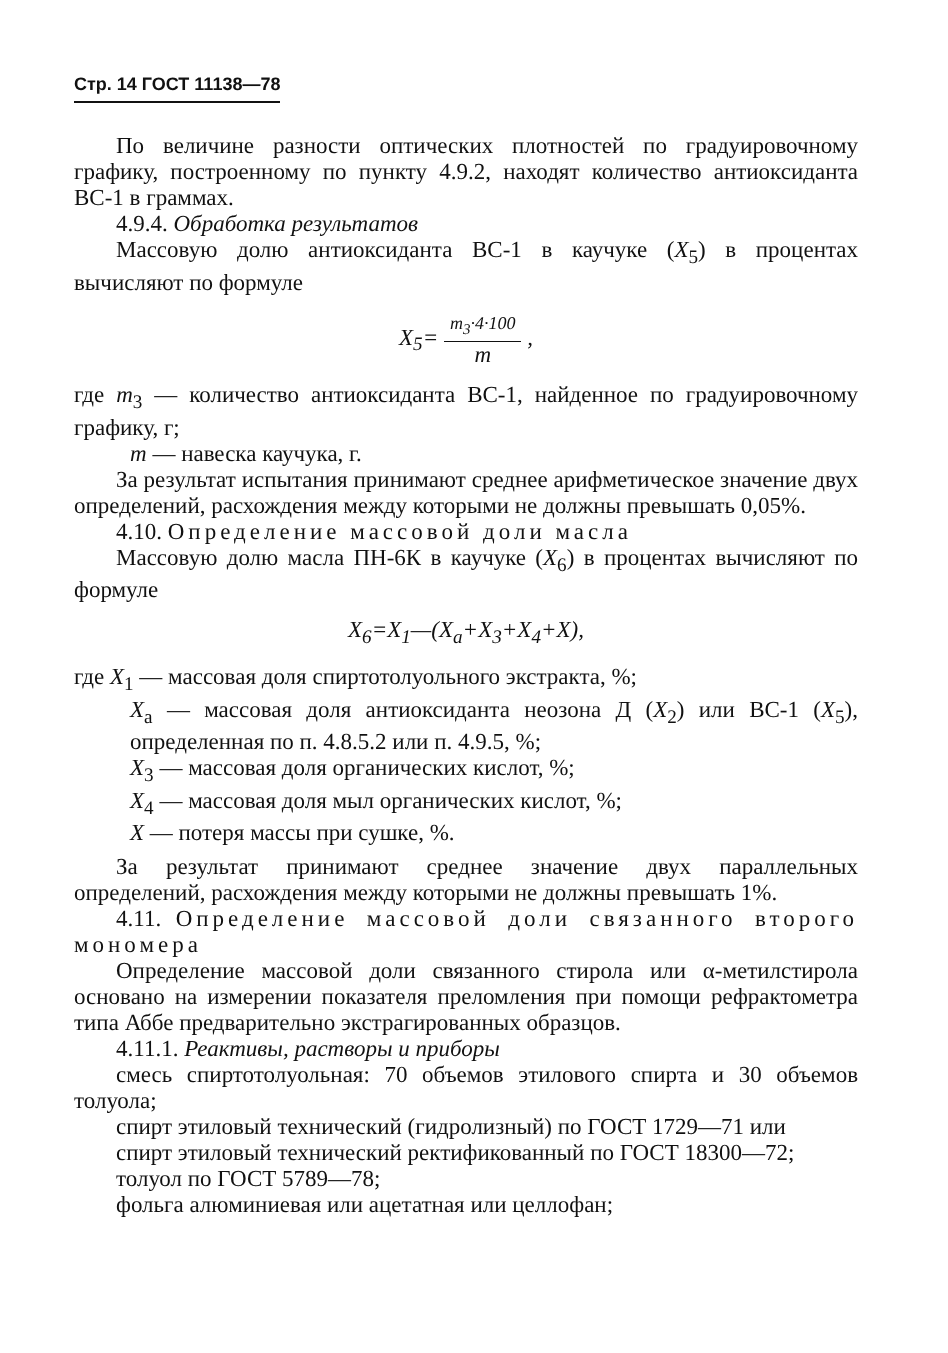Стр. 14 ГОСТ 11138—78
По величине разности оптических плотностей по градуировочному графику, построенному по пункту 4.9.2, находят количество антиоксиданта ВС-1 в граммах.
4.9.4. Обработка результатов
Массовую долю антиоксиданта ВС-1 в каучуке (X<sub>5</sub>) в процентах вычисляют по формуле
X<sub>5</sub>= m<sub>3</sub>·4·100 m ,
где m<sub>3</sub> — количество антиоксиданта ВС-1, найденное по градуировочному графику, г;
m — навеска каучука, г.
За результат испытания принимают среднее арифметическое значение двух определений, расхождения между которыми не должны превышать 0,05%.
4.10. Определение массовой доли масла
Массовую долю масла ПН-6К в каучуке (X<sub>6</sub>) в процентах вычисляют по формуле
X<sub>6</sub>=X<sub>1</sub>—(X<sub>a</sub>+X<sub>3</sub>+X<sub>4</sub>+X),
где X<sub>1</sub> — массовая доля спиртотолуольного экстракта, %;
X<sub>a</sub> — массовая доля антиоксиданта неозона Д (X<sub>2</sub>) или ВС-1 (X<sub>5</sub>), определенная по п. 4.8.5.2 или п. 4.9.5, %;
X<sub>3</sub> — массовая доля органических кислот, %;
X<sub>4</sub> — массовая доля мыл органических кислот, %;
X — потеря массы при сушке, %.
За результат принимают среднее значение двух параллельных определений, расхождения между которыми не должны превышать 1%.
4.11. Определение массовой доли связанного второго мономера
Определение массовой доли связанного стирола или α-метилстирола основано на измерении показателя преломления при помощи рефрактометра типа Аббе предварительно экстрагированных образцов.
4.11.1. Реактивы, растворы и приборы
смесь спиртотолуольная: 70 объемов этилового спирта и 30 объемов толуола;
спирт этиловый технический (гидролизный) по ГОСТ 1729—71 или
спирт этиловый технический ректификованный по ГОСТ 18300—72;
толуол по ГОСТ 5789—78;
фольга алюминиевая или ацетатная или целлофан;